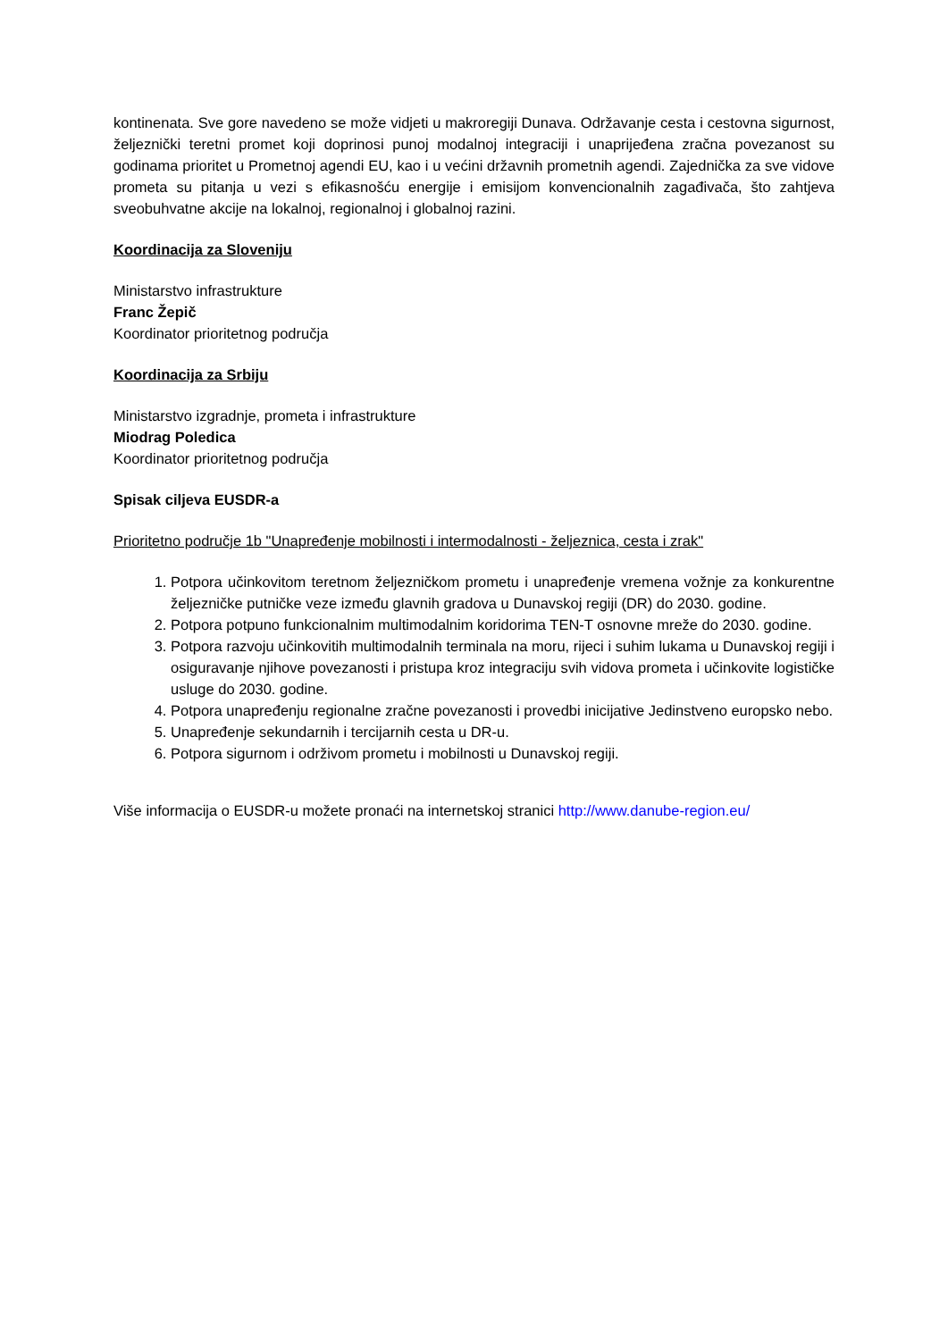kontinenata. Sve gore navedeno se može vidjeti u makroregiji Dunava. Održavanje cesta i cestovna sigurnost, željeznički teretni promet koji doprinosi punoj modalnoj integraciji i unaprijeđena zračna povezanost su godinama prioritet u Prometnoj agendi EU, kao i u većini državnih prometnih agendi. Zajednička za sve vidove prometa su pitanja u vezi s efikasnošću energije i emisijom konvencionalnih zagađivača, što zahtjeva sveobuhvatne akcije na lokalnoj, regionalnoj i globalnoj razini.
Koordinacija za Sloveniju
Ministarstvo infrastrukture
Franc Žepič
Koordinator prioritetnog područja
Koordinacija za Srbiju
Ministarstvo izgradnje, prometa i infrastrukture
Miodrag Poledica
Koordinator prioritetnog područja
Spisak ciljeva EUSDR-a
Prioritetno područje 1b "Unapređenje mobilnosti i intermodalnosti - željeznica, cesta i zrak"
1. Potpora učinkovitom teretnom željezničkom prometu i unapređenje vremena vožnje za konkurentne željezničke putničke veze između glavnih gradova u Dunavskoj regiji (DR) do 2030. godine.
2. Potpora potpuno funkcionalnim multimodalnim koridorima TEN-T osnovne mreže do 2030. godine.
3. Potpora razvoju učinkovitih multimodalnih terminala na moru, rijeci i suhim lukama u Dunavskoj regiji i osiguravanje njihove povezanosti i pristupa kroz integraciju svih vidova prometa i učinkovite logističke usluge do 2030. godine.
4. Potpora unapređenju regionalne zračne povezanosti i provedbi inicijative Jedinstveno europsko nebo.
5. Unapređenje sekundarnih i tercijarnih cesta u DR-u.
6. Potpora sigurnom i održivom prometu i mobilnosti u Dunavskoj regiji.
Više informacija o EUSDR-u možete pronaći na internetskoj stranici http://www.danube-region.eu/